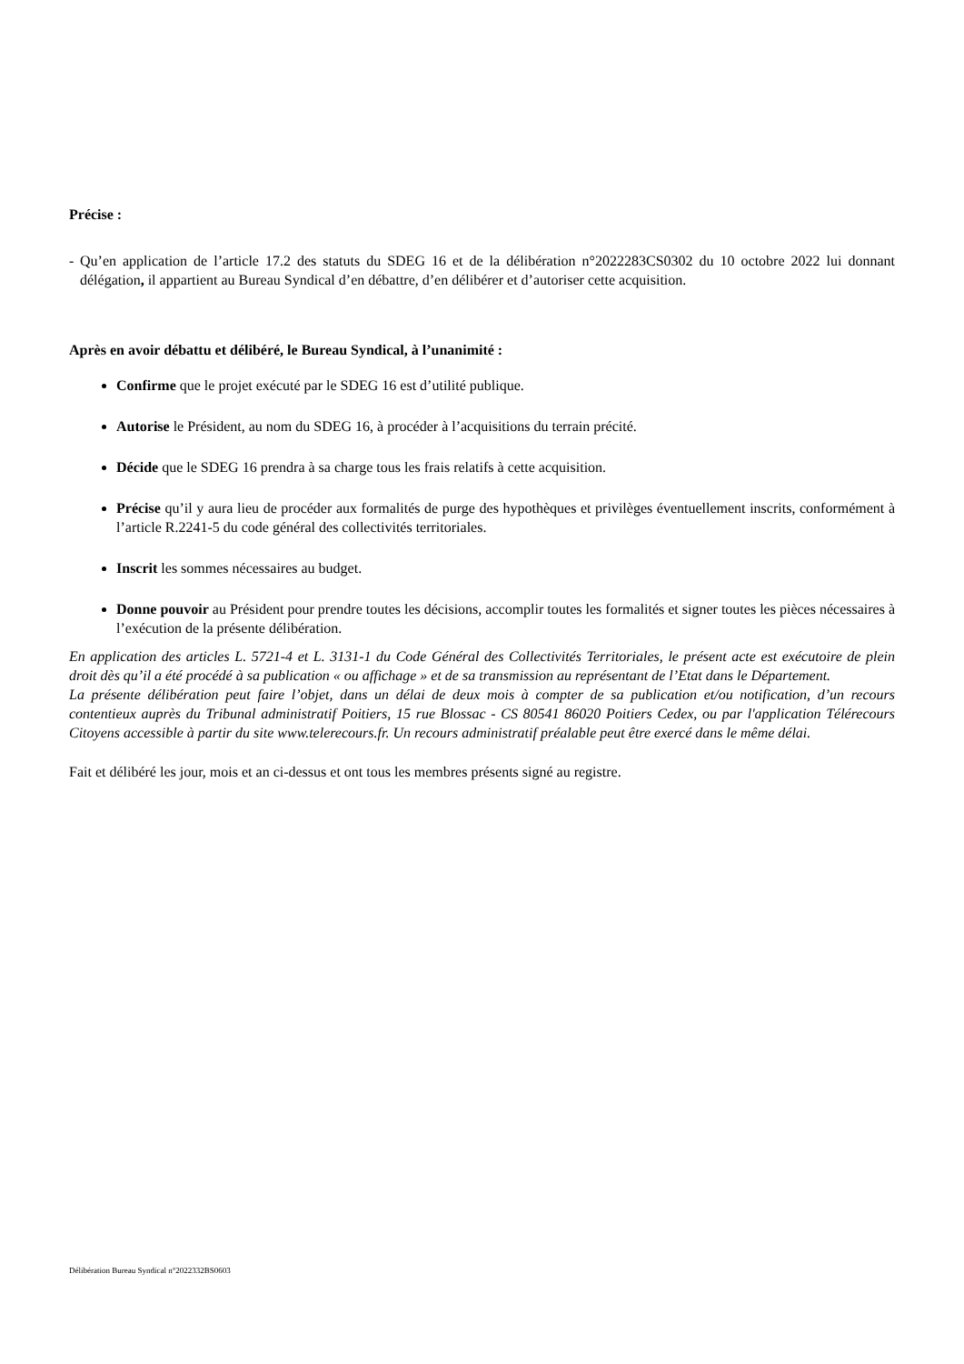Précise :
- Qu’en application de l’article 17.2 des statuts du SDEG 16 et de la délibération n°2022283CS0302 du 10 octobre 2022 lui donnant délégation, il appartient au Bureau Syndical d’en débattre, d’en délibérer et d’autoriser cette acquisition.
Après en avoir débattu et délibéré, le Bureau Syndical, à l’unanimité :
Confirme que le projet exécuté par le SDEG 16 est d’utilité publique.
Autorise le Président, au nom du SDEG 16, à procéder à l’acquisitions du terrain précité.
Décide que le SDEG 16 prendra à sa charge tous les frais relatifs à cette acquisition.
Précise qu’il y aura lieu de procéder aux formalités de purge des hypothèques et privilèges éventuellement inscrits, conformément à l’article R.2241-5 du code général des collectivités territoriales.
Inscrit les sommes nécessaires au budget.
Donne pouvoir au Président pour prendre toutes les décisions, accomplir toutes les formalités et signer toutes les pièces nécessaires à l’exécution de la présente délibération.
En application des articles L. 5721-4 et L. 3131-1 du Code Général des Collectivités Territoriales, le présent acte est exécutoire de plein droit dès qu’il a été procédé à sa publication « ou affichage » et de sa transmission au représentant de l’Etat dans le Département.
La présente délibération peut faire l’objet, dans un délai de deux mois à compter de sa publication et/ou notification, d’un recours contentieux auprès du Tribunal administratif Poitiers, 15 rue Blossac - CS 80541 86020 Poitiers Cedex, ou par l'application Télérecours Citoyens accessible à partir du site www.telerecours.fr. Un recours administratif préalable peut être exercé dans le même délai.
Fait et délibéré les jour, mois et an ci-dessus et ont tous les membres présents signé au registre.
Délibération Bureau Syndical n°2022332BS0603